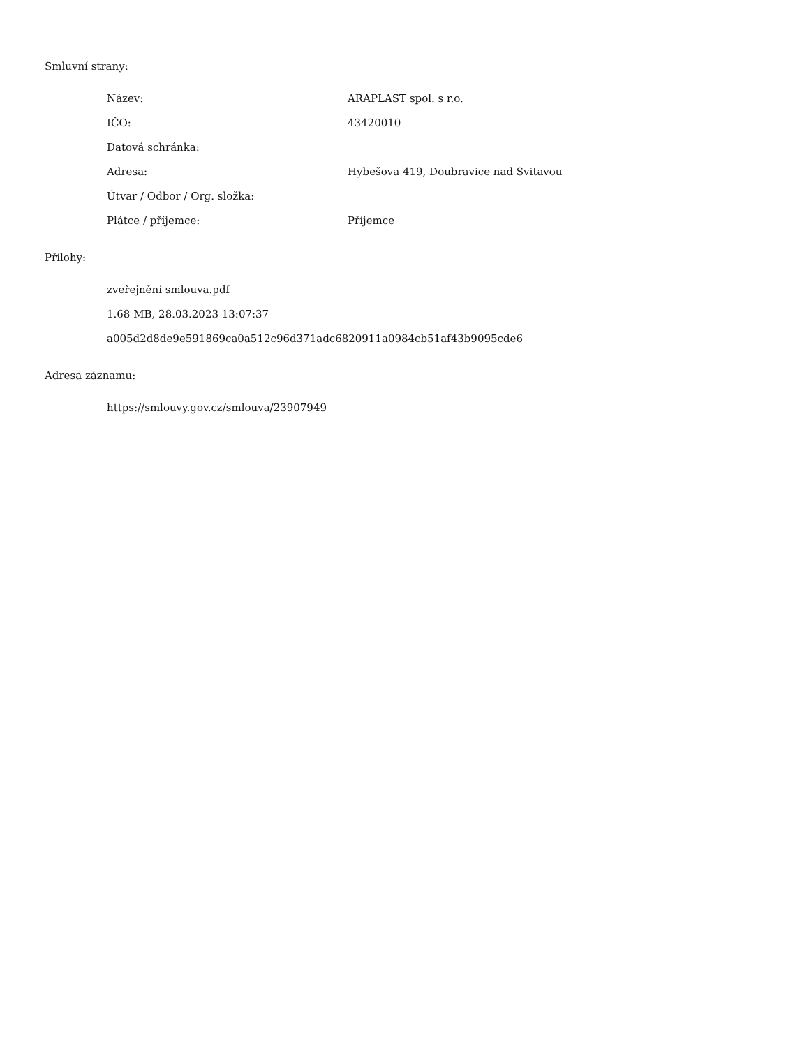Smluvní strany:
| Název: | ARAPLAST spol. s r.o. |
| IČO: | 43420010 |
| Datová schránka: | |
| Adresa: | Hybešova 419, Doubravice nad Svitavou |
| Útvar / Odbor / Org. složka: | |
| Plátce / příjemce: | Příjemce |
Přílohy:
zveřejnění smlouva.pdf
1.68 MB, 28.03.2023 13:07:37
a005d2d8de9e591869ca0a512c96d371adc6820911a0984cb51af43b9095cde6
Adresa záznamu:
https://smlouvy.gov.cz/smlouva/23907949